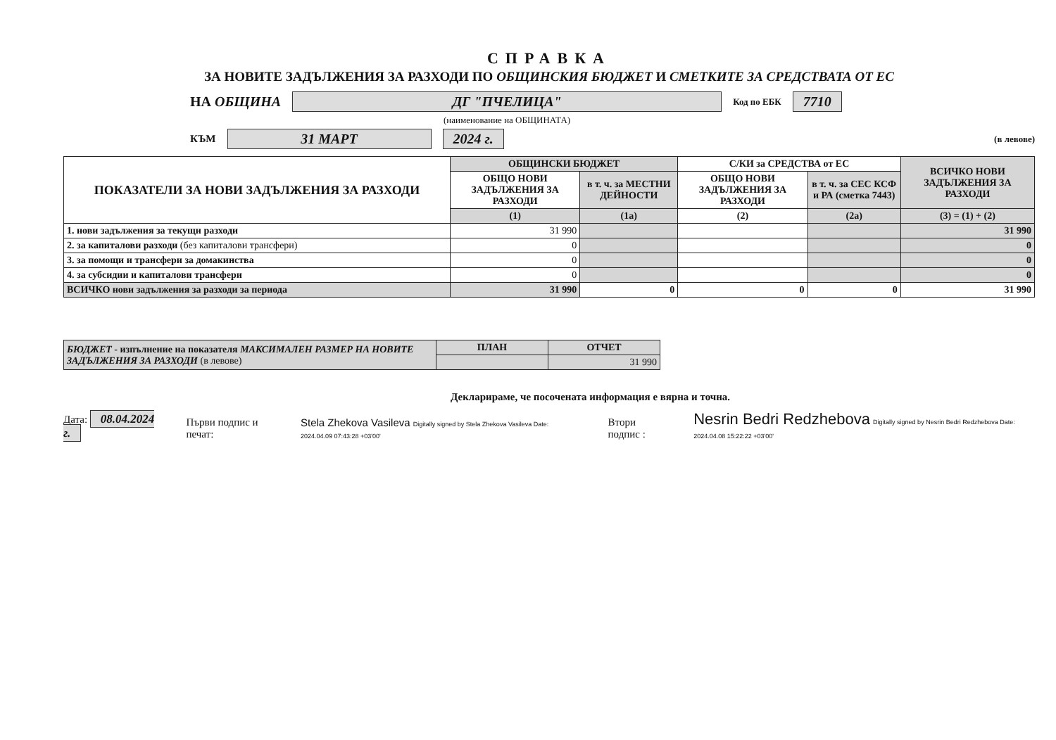СПРАВКА
ЗА НОВИТЕ ЗАДЪЛЖЕНИЯ ЗА РАЗХОДИ ПО ОБЩИНСКИЯ БЮДЖЕТ И СМЕТКИТЕ ЗА СРЕДСТВАТА ОТ ЕС
НА ОБЩИНА ДГ "ПЧЕЛИЦА" Код по ЕБК 7710
(наименование на ОБЩИНАТА)
КЪМ 31 МАРТ 2024 г. (в левове)
| ПОКАЗАТЕЛИ ЗА НОВИ ЗАДЪЛЖЕНИЯ ЗА РАЗХОДИ | ОБЩИНСКИ БЮДЖЕТ | | С/КИ за СРЕДСТВА от ЕС | | ВСИЧКО НОВИ ЗАДЪЛЖЕНИЯ ЗА РАЗХОДИ |
| --- | --- | --- | --- | --- | --- |
| | ОБЩО НОВИ ЗАДЪЛЖЕНИЯ ЗА РАЗХОДИ | в т. ч. за МЕСТНИ ДЕЙНОСТИ | ОБЩО НОВИ ЗАДЪЛЖЕНИЯ ЗА РАЗХОДИ | в т. ч. за СЕС КСФ и РА (сметка 7443) | |
| | (1) | (1а) | (2) | (2а) | (3) = (1) + (2) |
| 1. нови задължения за текущи разходи | 31 990 | | | | 31 990 |
| 2. за капиталови разходи (без капиталови трансфери) | 0 | | | | 0 |
| 3. за помощи и трансфери за домакинства | 0 | | | | 0 |
| 4. за субсидии и капиталови трансфери | 0 | | | | 0 |
| ВСИЧКО нови задължения за разходи за периода | 31 990 | 0 | 0 | 0 | 31 990 |
| БЮДЖЕТ - изпълнение на показателя МАКСИМАЛЕН РАЗМЕР НА НОВИТЕ ЗАДЪЛЖЕНИЯ ЗА РАЗХОДИ (в левове) | ПЛАН | ОТЧЕТ |
| | | 31 990 |
Декларираме, че посочената информация е вярна и точна.
Дата: 08.04.2024 г. Първи подпис и печат: Stela Zhekova Vasileva Digitally signed by Stela Zhekova Vasileva Date: 2024.04.09 07:43:28 +03'00' Втори подпис : Nesrin Bedri Redzhebova Digitally signed by Nesrin Bedri Redzhebova Date: 2024.04.08 15:22:22 +03'00'